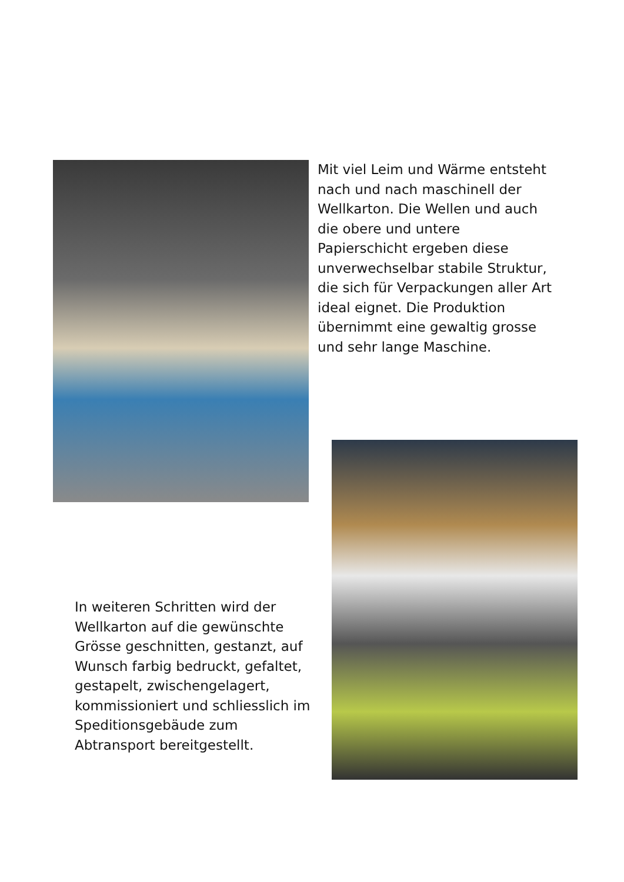Mit viel Leim und Wärme entsteht nach und nach maschinell der Wellkarton. Die Wellen und auch die obere und untere Papierschicht ergeben diese unverwechselbar stabile Struktur, die sich für Verpackungen aller Art ideal eignet. Die Produktion übernimmt eine gewaltig grosse und sehr lange Maschine.
In weiteren Schritten wird der Wellkarton auf die gewünschte Grösse geschnitten, gestanzt, auf Wunsch farbig bedruckt, gefaltet, gestapelt, zwischengelagert, kommissioniert und schliesslich im Speditionsgebäude zum Abtransport bereitgestellt.